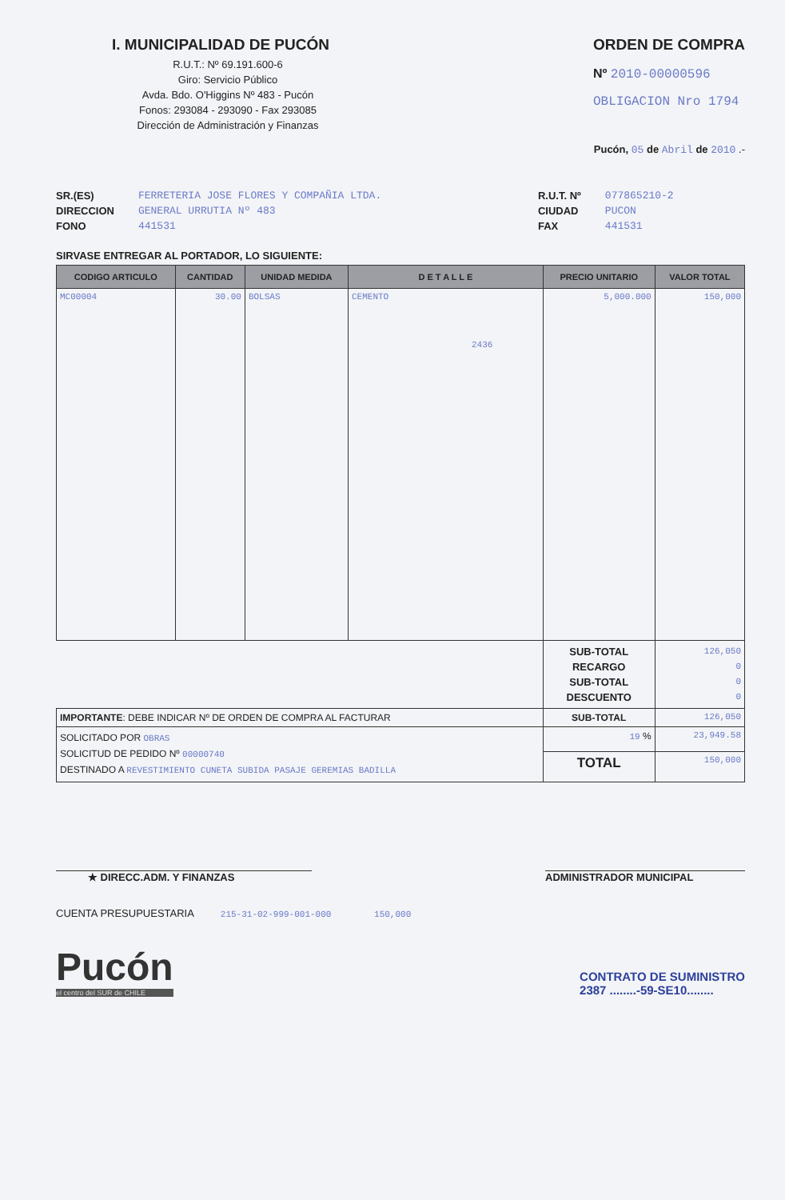I. MUNICIPALIDAD DE PUCÓN
R.U.T.: Nº 69.191.600-6
Giro: Servicio Público
Avda. Bdo. O'Higgins Nº 483 - Pucón
Fonos: 293084 - 293090 - Fax 293085
Dirección de Administración y Finanzas
ORDEN DE COMPRA
Nº 2010-00000596
OBLIGACION Nro 1794
Pucón, 05 de Abril de 2010 .-
SR.(ES)
DIRECCION
FONO
FERRETERIA JOSE FLORES Y COMPAÑIA LTDA.
GENERAL URRUTIA Nº 483
441531
R.U.T. Nº
CIUDAD
FAX
077865210-2
PUCON
441531
SIRVASE ENTREGAR AL PORTADOR, LO SIGUIENTE:
| CODIGO ARTICULO | CANTIDAD | UNIDAD MEDIDA | D E T A L L E | PRECIO UNITARIO | VALOR TOTAL |
| --- | --- | --- | --- | --- | --- |
| MC00004 | 30.00 | BOLSAS | CEMENTO 2436 | 5,000.000 | 150,000 |
| | | | | SUB-TOTAL RECARGO SUB-TOTAL DESCUENTO | 126,050 0 0 0 |
| IMPORTANTE : DEBE INDICAR Nº DE ORDEN DE COMPRA AL FACTURAR | | | | SUB-TOTAL | 126,050 |
| SOLICITADO POR OBRAS SOLICITUD DE PEDIDO Nº 00000740 DESTINADO A REVESTIMIENTO CUNETA SUBIDA PASAJE GEREMIAS BADILLA | | | | 19 % | 23,949.58 |
| | | | | TOTAL | 150,000 |
★ DIRECC.ADM. Y FINANZAS ADMINISTRADOR MUNICIPAL
CUENTA PRESUPUESTARIA 215-31-02-999-001-000 150,000
Pucón
el centro del SUR de CHILE
CONTRATO DE SUMINISTRO
2387 ........-59-SE10........